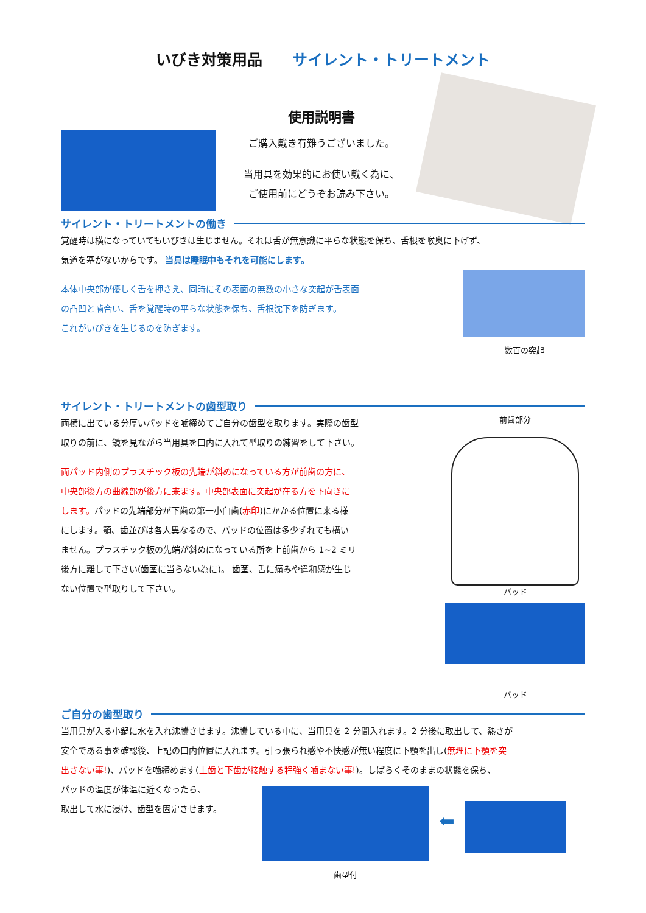いびき対策用品 サイレント・トリートメント
使用説明書
ご購入戴き有難うございました。
当用具を効果的にお使い戴く為に、
ご使用前にどうぞお読み下さい。
サイレント・トリートメントの働き
覚醒時は横になっていてもいびきは生じません。それは舌が無意識に平らな状態を保ち、舌根を喉奥に下げず、
気道を塞がないからです。 当具は睡眠中もそれを可能にします。
本体中央部が優しく舌を押さえ、同時にその表面の無数の小さな突起が舌表面
の凸凹と噛合い、舌を覚醒時の平らな状態を保ち、舌根沈下を防ぎます。
これがいびきを生じるのを防ぎます。
数百の突起
サイレント・トリートメントの歯型取り
両横に出ている分厚いパッドを噛締めてご自分の歯型を取ります。実際の歯型
取りの前に、鏡を見ながら当用具を口内に入れて型取りの練習をして下さい。
両パッド内側のプラスチック板の先端が斜めになっている方が前歯の方に、
中央部後方の曲線部が後方に来ます。中央部表面に突起が在る方を下向きに
します。パッドの先端部分が下歯の第一小臼歯(赤印)にかかる位置に来る様
にします。顎、歯並びは各人異なるので、パッドの位置は多少ずれても構い
ません。プラスチック板の先端が斜めになっている所を上前歯から 1~2 ミリ
後方に離して下さい(歯茎に当らない為に)。 歯茎、舌に痛みや違和感が生じ
ない位置で型取りして下さい。
前歯部分
パッド
パッド
ご自分の歯型取り
当用具が入る小鍋に水を入れ沸騰させます。沸騰している中に、当用具を 2 分間入れます。2 分後に取出して、熱さが
安全である事を確認後、上記の口内位置に入れます。引っ張られ感や不快感が無い程度に下顎を出し(無理に下顎を突
出さない事!)、パッドを噛締めます(上歯と下歯が接触する程強く噛まない事!)。しばらくそのままの状態を保ち、
パッドの温度が体温に近くなったら、
取出して水に浸け、歯型を固定させます。
歯型付
⬅